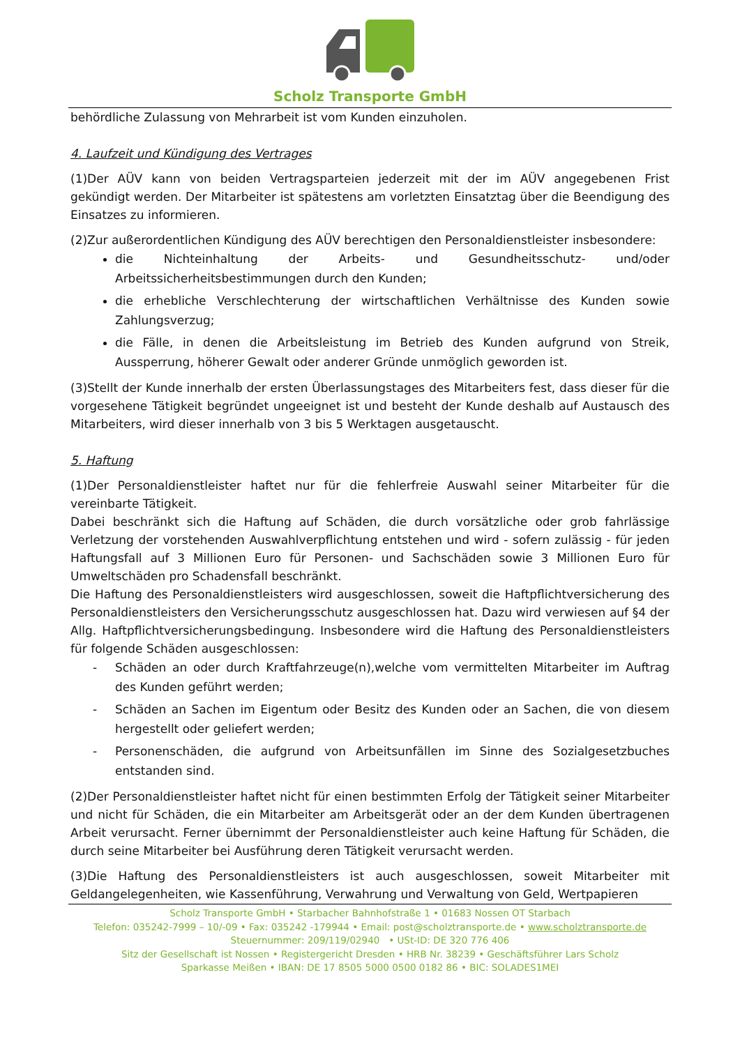Scholz Transporte GmbH
behördliche Zulassung von Mehrarbeit ist vom Kunden einzuholen.
4. Laufzeit und Kündigung des Vertrages
(1)Der AÜV kann von beiden Vertragsparteien jederzeit mit der im AÜV angegebenen Frist gekündigt werden. Der Mitarbeiter ist spätestens am vorletzten Einsatztag über die Beendigung des Einsatzes zu informieren.
(2)Zur außerordentlichen Kündigung des AÜV berechtigen den Personaldienstleister insbesondere:
die Nichteinhaltung der Arbeits- und Gesundheitsschutz- und/oder Arbeitssicherheitsbestimmungen durch den Kunden;
die erhebliche Verschlechterung der wirtschaftlichen Verhältnisse des Kunden sowie Zahlungsverzug;
die Fälle, in denen die Arbeitsleistung im Betrieb des Kunden aufgrund von Streik, Aussperrung, höherer Gewalt oder anderer Gründe unmöglich geworden ist.
(3)Stellt der Kunde innerhalb der ersten Überlassungstages des Mitarbeiters fest, dass dieser für die vorgesehene Tätigkeit begründet ungeeignet ist und besteht der Kunde deshalb auf Austausch des Mitarbeiters, wird dieser innerhalb von 3 bis 5 Werktagen ausgetauscht.
5. Haftung
(1)Der Personaldienstleister haftet nur für die fehlerfreie Auswahl seiner Mitarbeiter für die vereinbarte Tätigkeit.
Dabei beschränkt sich die Haftung auf Schäden, die durch vorsätzliche oder grob fahrlässige Verletzung der vorstehenden Auswahlverpflichtung entstehen und wird - sofern zulässig - für jeden Haftungsfall auf 3 Millionen Euro für Personen- und Sachschäden sowie 3 Millionen Euro für Umweltschäden pro Schadensfall beschränkt.
Die Haftung des Personaldienstleisters wird ausgeschlossen, soweit die Haftpflichtversicherung des Personaldienstleisters den Versicherungsschutz ausgeschlossen hat. Dazu wird verwiesen auf §4 der Allg. Haftpflichtversicherungsbedingung. Insbesondere wird die Haftung des Personaldienstleisters für folgende Schäden ausgeschlossen:
- Schäden an oder durch Kraftfahrzeuge(n),welche vom vermittelten Mitarbeiter im Auftrag des Kunden geführt werden;
- Schäden an Sachen im Eigentum oder Besitz des Kunden oder an Sachen, die von diesem hergestellt oder geliefert werden;
- Personenschäden, die aufgrund von Arbeitsunfällen im Sinne des Sozialgesetzbuches entstanden sind.
(2)Der Personaldienstleister haftet nicht für einen bestimmten Erfolg der Tätigkeit seiner Mitarbeiter und nicht für Schäden, die ein Mitarbeiter am Arbeitsgerät oder an der dem Kunden übertragenen Arbeit verursacht. Ferner übernimmt der Personaldienstleister auch keine Haftung für Schäden, die durch seine Mitarbeiter bei Ausführung deren Tätigkeit verursacht werden.
(3)Die Haftung des Personaldienstleisters ist auch ausgeschlossen, soweit Mitarbeiter mit Geldangelegenheiten, wie Kassenführung, Verwahrung und Verwaltung von Geld, Wertpapieren
Scholz Transporte GmbH • Starbacher Bahnhofstraße 1 • 01683 Nossen OT Starbach
Telefon: 035242-7999 – 10/-09 • Fax: 035242 -179944 • Email: post@scholztransporte.de • www.scholztransporte.de
Steuernummer: 209/119/02940 • USt-ID: DE 320 776 406
Sitz der Gesellschaft ist Nossen • Registergericht Dresden • HRB Nr. 38239 • Geschäftsführer Lars Scholz
Sparkasse Meißen • IBAN: DE 17 8505 5000 0500 0182 86 • BIC: SOLADES1MEI